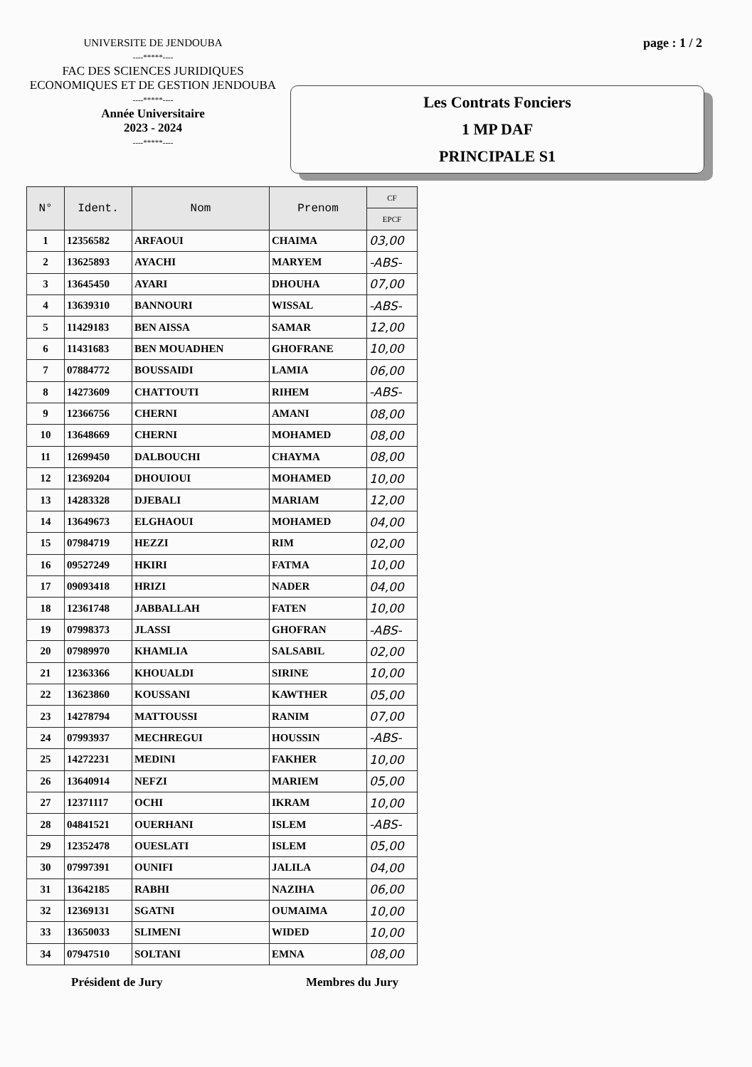UNIVERSITE DE JENDOUBA
----*****----
FAC DES SCIENCES JURIDIQUES
ECONOMIQUES ET DE GESTION JENDOUBA
----*****----
Année Universitaire
2023 - 2024
----*****----
page : 1 / 2
Les Contrats Fonciers
1 MP DAF
PRINCIPALE S1
| N° | Ident. | Nom | Prenom | CF |
| --- | --- | --- | --- | --- |
| | | | | EPCF |
| 1 | 12356582 | ARFAOUI | CHAIMA | 03,00 |
| 2 | 13625893 | AYACHI | MARYEM | -ABS- |
| 3 | 13645450 | AYARI | DHOUHA | 07,00 |
| 4 | 13639310 | BANNOURI | WISSAL | -ABS- |
| 5 | 11429183 | BEN AISSA | SAMAR | 12,00 |
| 6 | 11431683 | BEN MOUADHEN | GHOFRANE | 10,00 |
| 7 | 07884772 | BOUSSAIDI | LAMIA | 06,00 |
| 8 | 14273609 | CHATTOUTI | RIHEM | -ABS- |
| 9 | 12366756 | CHERNI | AMANI | 08,00 |
| 10 | 13648669 | CHERNI | MOHAMED | 08,00 |
| 11 | 12699450 | DALBOUCHI | CHAYMA | 08,00 |
| 12 | 12369204 | DHOUIOUI | MOHAMED | 10,00 |
| 13 | 14283328 | DJEBALI | MARIAM | 12,00 |
| 14 | 13649673 | ELGHAOUI | MOHAMED | 04,00 |
| 15 | 07984719 | HEZZI | RIM | 02,00 |
| 16 | 09527249 | HKIRI | FATMA | 10,00 |
| 17 | 09093418 | HRIZI | NADER | 04,00 |
| 18 | 12361748 | JABBALLAH | FATEN | 10,00 |
| 19 | 07998373 | JLASSI | GHOFRAN | -ABS- |
| 20 | 07989970 | KHAMLIA | SALSABIL | 02,00 |
| 21 | 12363366 | KHOUALDI | SIRINE | 10,00 |
| 22 | 13623860 | KOUSSANI | KAWTHER | 05,00 |
| 23 | 14278794 | MATTOUSSI | RANIM | 07,00 |
| 24 | 07993937 | MECHREGUI | HOUSSIN | -ABS- |
| 25 | 14272231 | MEDINI | FAKHER | 10,00 |
| 26 | 13640914 | NEFZI | MARIEM | 05,00 |
| 27 | 12371117 | OCHI | IKRAM | 10,00 |
| 28 | 04841521 | OUERHANI | ISLEM | -ABS- |
| 29 | 12352478 | OUESLATI | ISLEM | 05,00 |
| 30 | 07997391 | OUNIFI | JALILA | 04,00 |
| 31 | 13642185 | RABHI | NAZIHA | 06,00 |
| 32 | 12369131 | SGATNI | OUMAIMA | 10,00 |
| 33 | 13650033 | SLIMENI | WIDED | 10,00 |
| 34 | 07947510 | SOLTANI | EMNA | 08,00 |
Président de Jury Membres du Jury